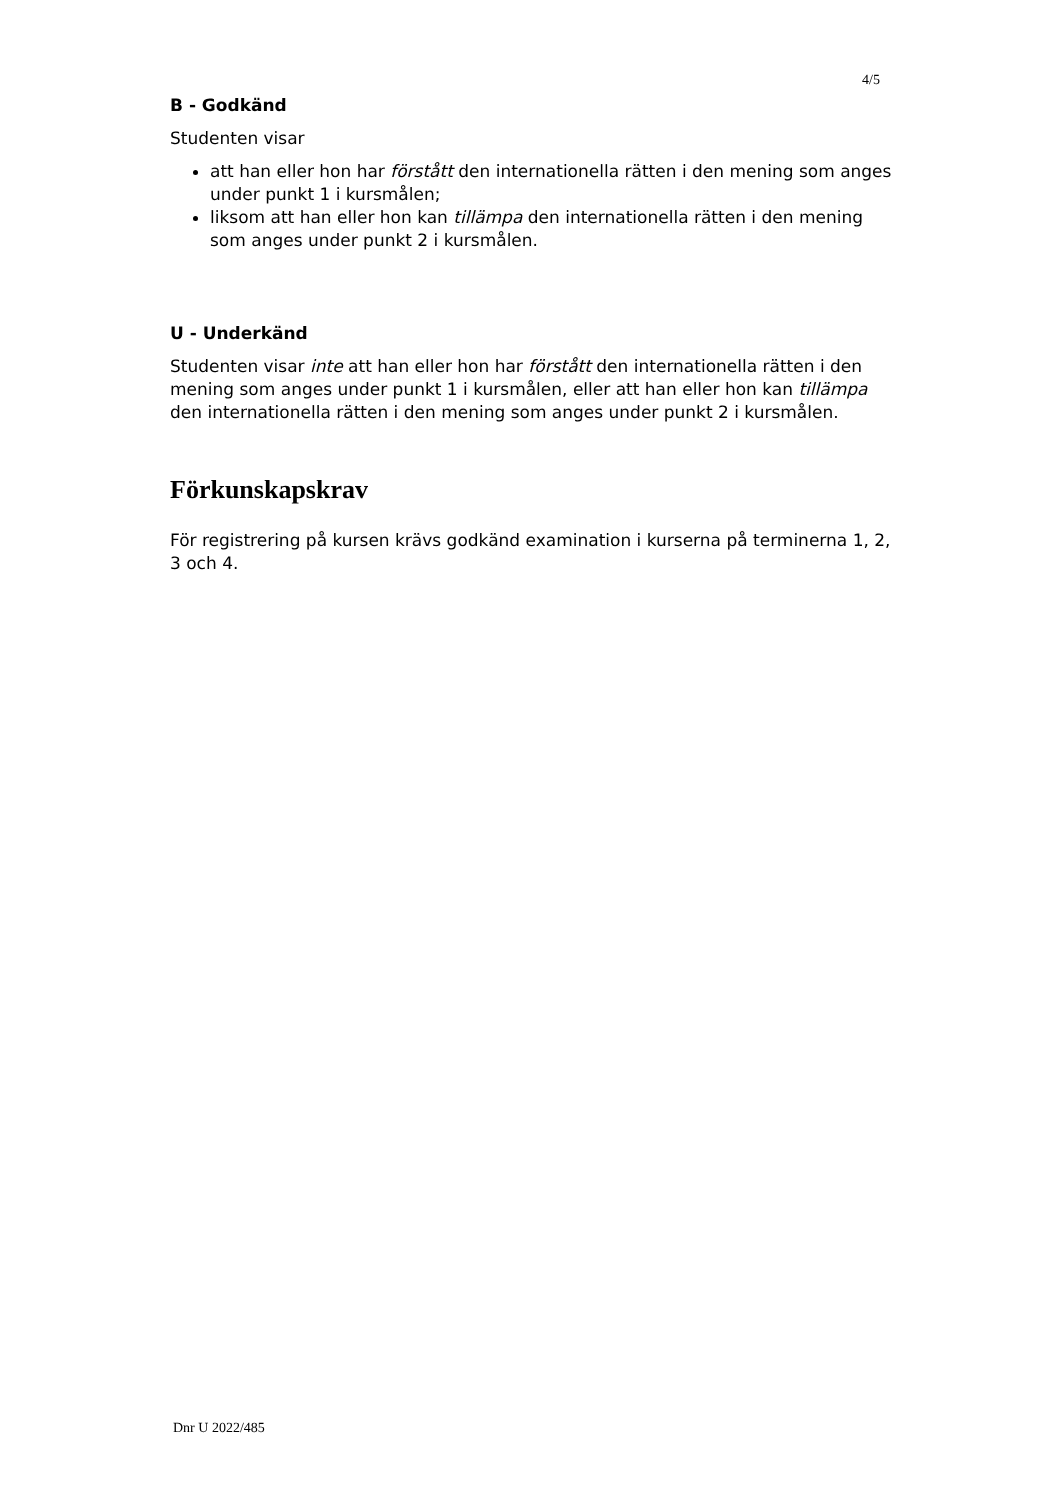4/5
B - Godkänd
Studenten visar
att han eller hon har förstått den internationella rätten i den mening som anges under punkt 1 i kursmålen;
liksom att han eller hon kan tillämpa den internationella rätten i den mening som anges under punkt 2 i kursmålen.
U - Underkänd
Studenten visar inte att han eller hon har förstått den internationella rätten i den mening som anges under punkt 1 i kursmålen, eller att han eller hon kan tillämpa den internationella rätten i den mening som anges under punkt 2 i kursmålen.
Förkunskapskrav
För registrering på kursen krävs godkänd examination i kurserna på terminerna 1, 2, 3 och 4.
Dnr U 2022/485